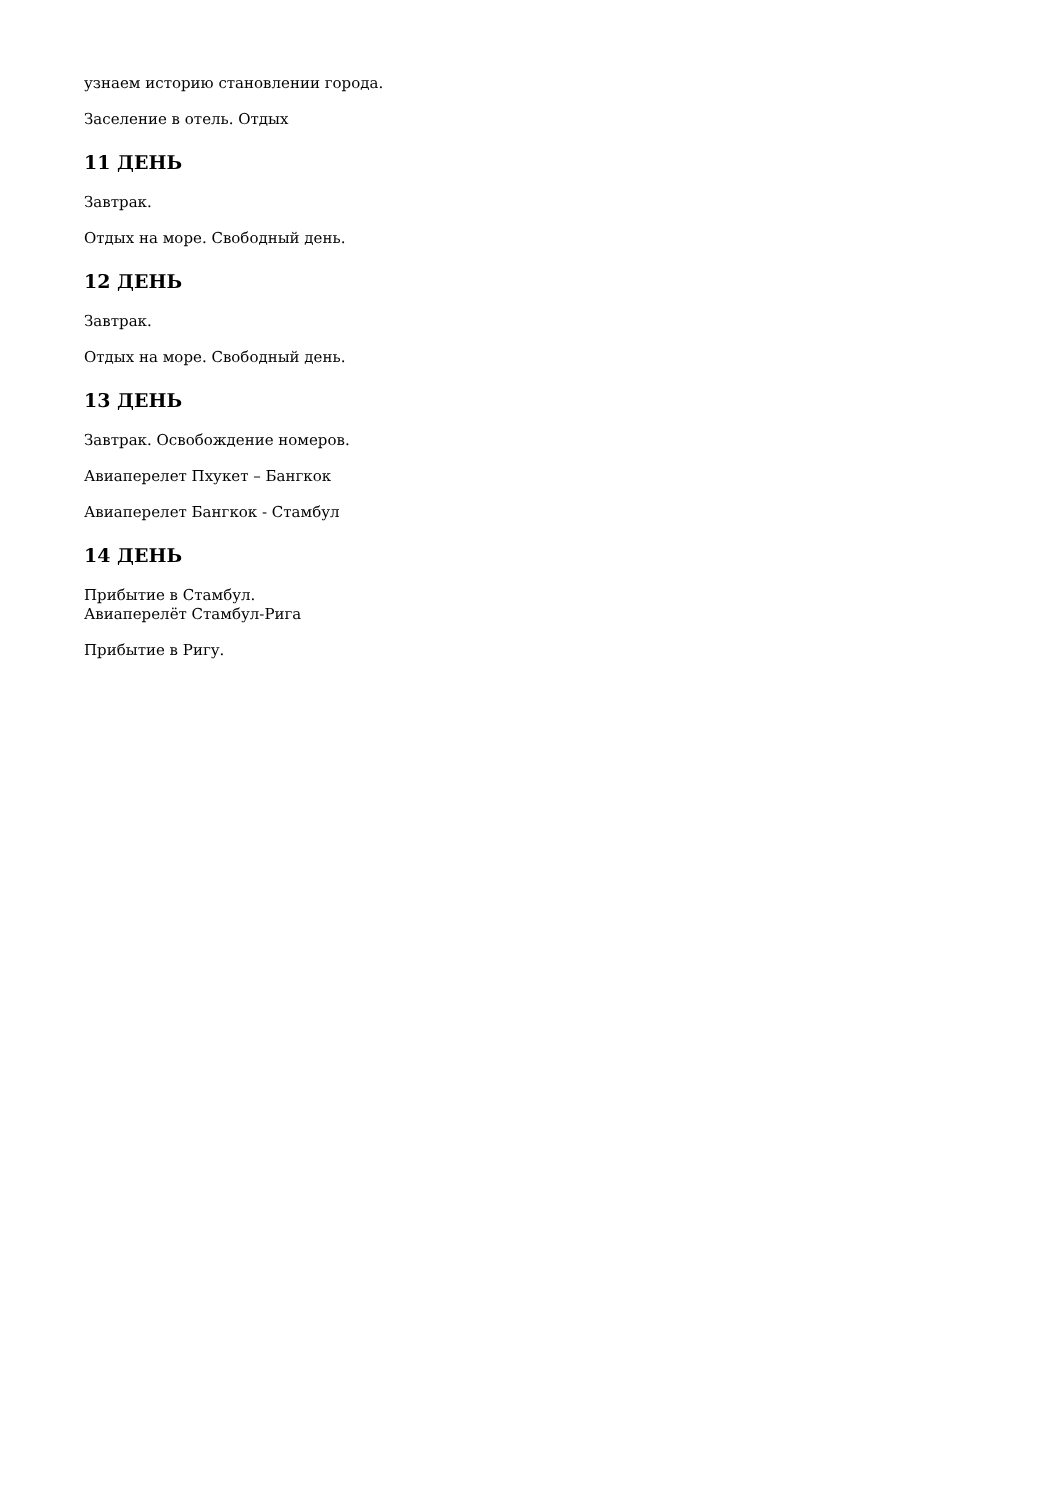узнаем историю становлении города.
Заселение в отель. Отдых
11 ДЕНЬ
Завтрак.
Отдых на море. Свободный день.
12 ДЕНЬ
Завтрак.
Отдых на море. Свободный день.
13 ДЕНЬ
Завтрак. Освобождение номеров.
Авиаперелет Пхукет – Бангкок
Авиаперелет Бангкок - Стамбул
14 ДЕНЬ
Прибытие в Стамбул.
Авиаперелёт Стамбул-Рига
Прибытие в Ригу.